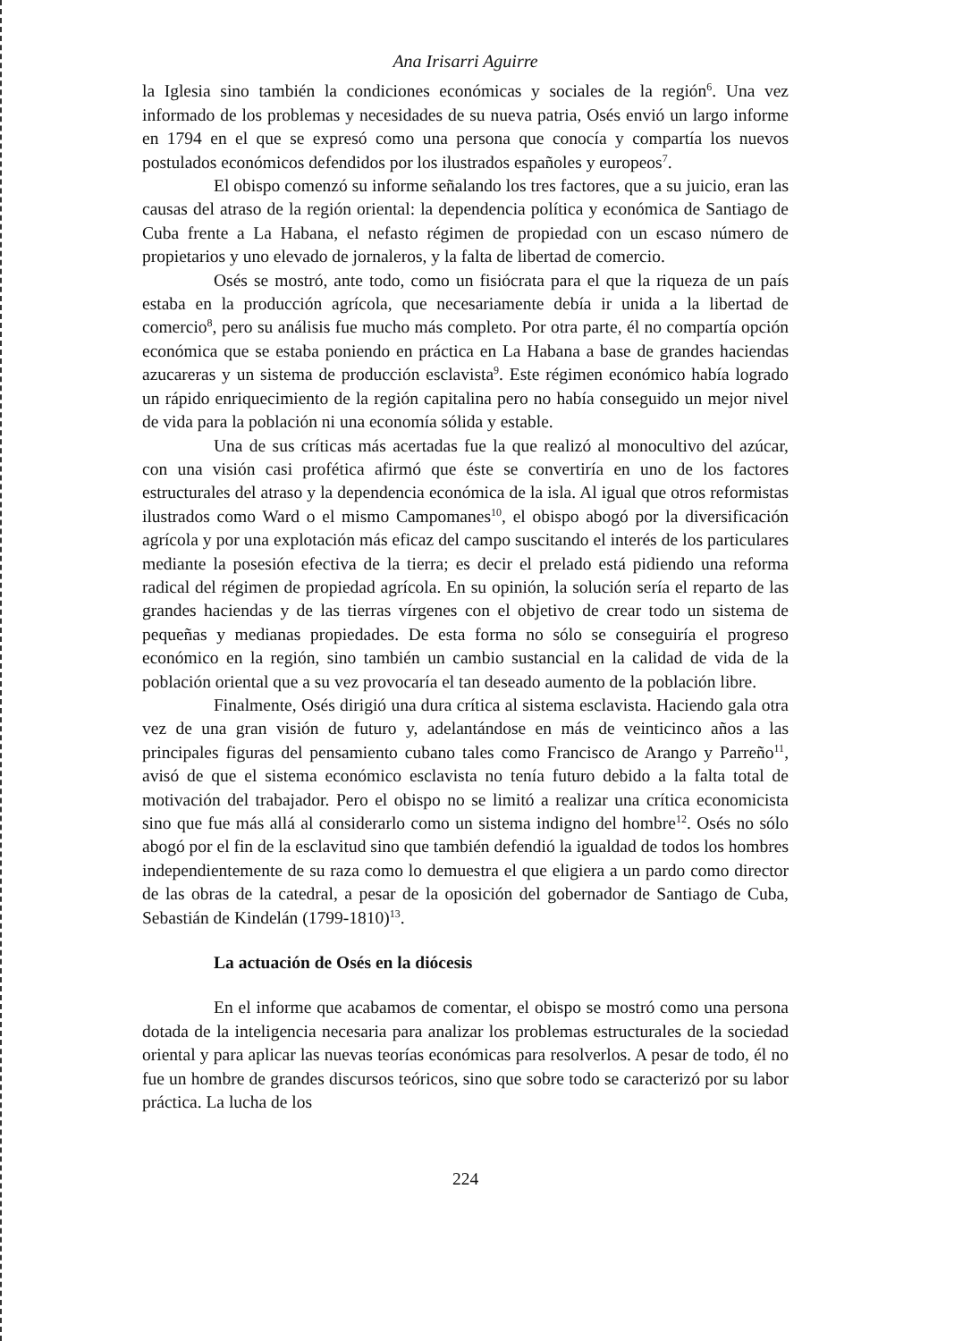Ana Irisarri Aguirre
la Iglesia sino también la condiciones económicas y sociales de la región<sup>6</sup>. Una vez informado de los problemas y necesidades de su nueva patria, Osés envió un largo informe en 1794 en el que se expresó como una persona que conocía y compartía los nuevos postulados económicos defendidos por los ilustrados españoles y europeos<sup>7</sup>.
El obispo comenzó su informe señalando los tres factores, que a su juicio, eran las causas del atraso de la región oriental: la dependencia política y económica de Santiago de Cuba frente a La Habana, el nefasto régimen de propiedad con un escaso número de propietarios y uno elevado de jornaleros, y la falta de libertad de comercio.
Osés se mostró, ante todo, como un fisiócrata para el que la riqueza de un país estaba en la producción agrícola, que necesariamente debía ir unida a la libertad de comercio<sup>8</sup>, pero su análisis fue mucho más completo. Por otra parte, él no compartía opción económica que se estaba poniendo en práctica en La Habana a base de grandes haciendas azucareras y un sistema de producción esclavista<sup>9</sup>. Este régimen económico había logrado un rápido enriquecimiento de la región capitalina pero no había conseguido un mejor nivel de vida para la población ni una economía sólida y estable.
Una de sus críticas más acertadas fue la que realizó al monocultivo del azúcar, con una visión casi profética afirmó que éste se convertiría en uno de los factores estructurales del atraso y la dependencia económica de la isla. Al igual que otros reformistas ilustrados como Ward o el mismo Campomanes<sup>10</sup>, el obispo abogó por la diversificación agrícola y por una explotación más eficaz del campo suscitando el interés de los particulares mediante la posesión efectiva de la tierra; es decir el prelado está pidiendo una reforma radical del régimen de propiedad agrícola. En su opinión, la solución sería el reparto de las grandes haciendas y de las tierras vírgenes con el objetivo de crear todo un sistema de pequeñas y medianas propiedades. De esta forma no sólo se conseguiría el progreso económico en la región, sino también un cambio sustancial en la calidad de vida de la población oriental que a su vez provocaría el tan deseado aumento de la población libre.
Finalmente, Osés dirigió una dura crítica al sistema esclavista. Haciendo gala otra vez de una gran visión de futuro y, adelantándose en más de veinticinco años a las principales figuras del pensamiento cubano tales como Francisco de Arango y Parreño<sup>11</sup>, avisó de que el sistema económico esclavista no tenía futuro debido a la falta total de motivación del trabajador. Pero el obispo no se limitó a realizar una crítica economicista sino que fue más allá al considerarlo como un sistema indigno del hombre<sup>12</sup>. Osés no sólo abogó por el fin de la esclavitud sino que también defendió la igualdad de todos los hombres independientemente de su raza como lo demuestra el que eligiera a un pardo como director de las obras de la catedral, a pesar de la oposición del gobernador de Santiago de Cuba, Sebastián de Kindelán (1799-1810)<sup>13</sup>.
La actuación de Osés en la diócesis
En el informe que acabamos de comentar, el obispo se mostró como una persona dotada de la inteligencia necesaria para analizar los problemas estructurales de la sociedad oriental y para aplicar las nuevas teorías económicas para resolverlos. A pesar de todo, él no fue un hombre de grandes discursos teóricos, sino que sobre todo se caracterizó por su labor práctica. La lucha de los
224